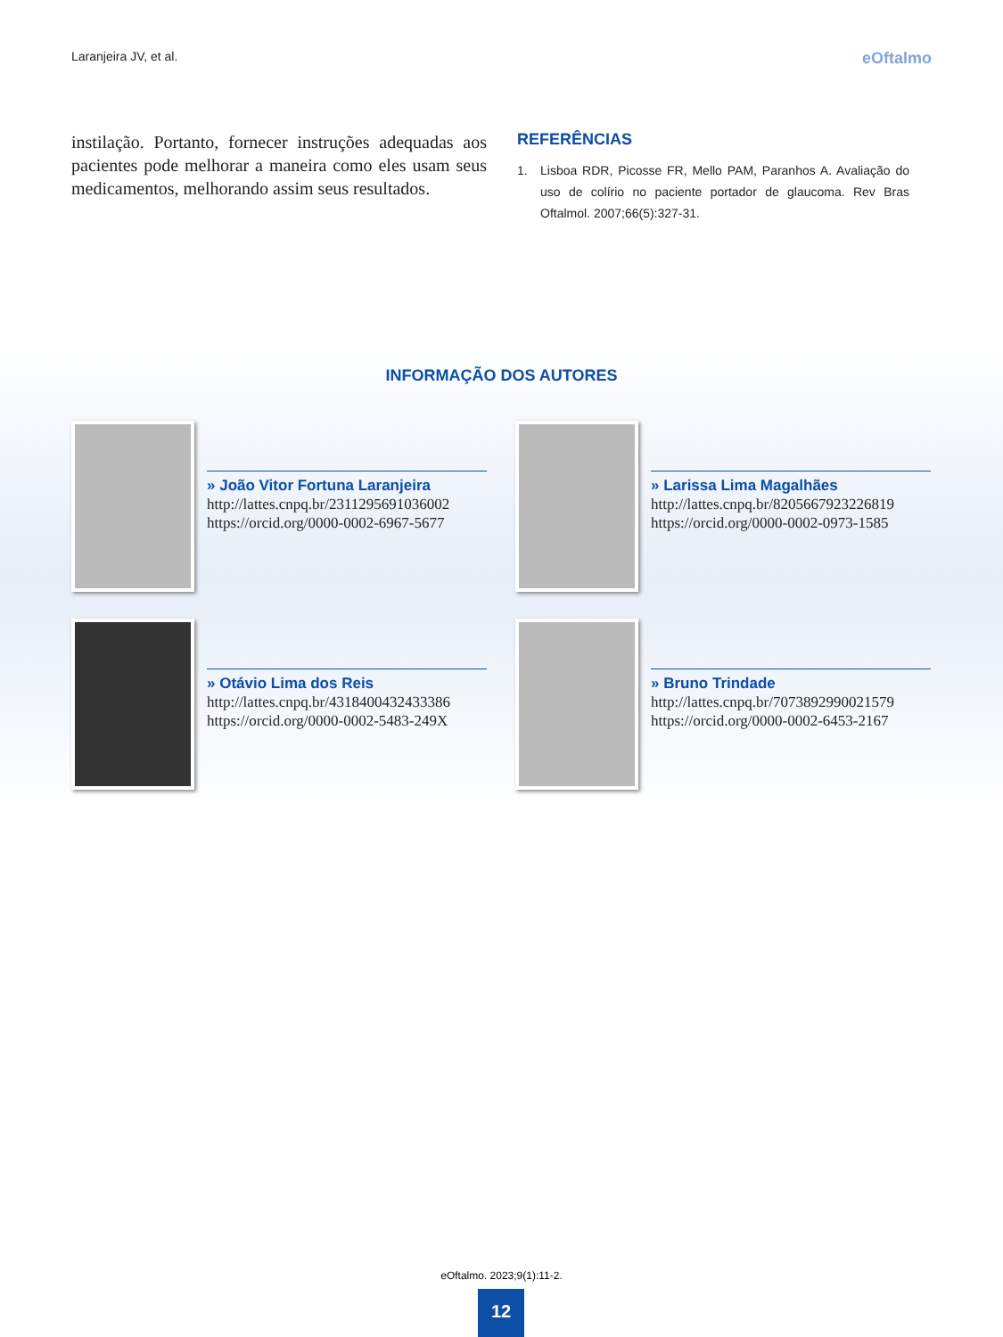Laranjeira JV, et al.
eOftalmo
instilação. Portanto, fornecer instruções adequadas aos pacientes pode melhorar a maneira como eles usam seus medicamentos, melhorando assim seus resultados.
REFERÊNCIAS
1. Lisboa RDR, Picosse FR, Mello PAM, Paranhos A. Avaliação do uso de colírio no paciente portador de glaucoma. Rev Bras Oftalmol. 2007;66(5):327-31.
INFORMAÇÃO DOS AUTORES
» João Vitor Fortuna Laranjeira
http://lattes.cnpq.br/2311295691036002
https://orcid.org/0000-0002-6967-5677
» Larissa Lima Magalhães
http://lattes.cnpq.br/8205667923226819
https://orcid.org/0000-0002-0973-1585
» Otávio Lima dos Reis
http://lattes.cnpq.br/4318400432433386
https://orcid.org/0000-0002-5483-249X
» Bruno Trindade
http://lattes.cnpq.br/7073892990021579
https://orcid.org/0000-0002-6453-2167
eOftalmo. 2023;9(1):11-2.
12